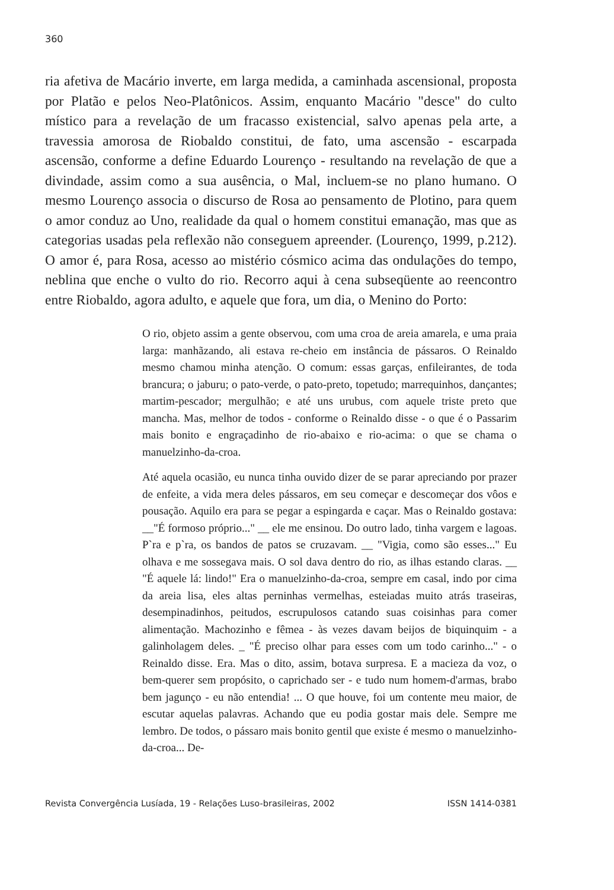360
ria afetiva de Macário inverte, em larga medida, a caminhada ascensional, proposta por Platão e pelos Neo-Platônicos. Assim, enquanto Macário "desce" do culto místico para a revelação de um fracasso existencial, salvo apenas pela arte, a travessia amorosa de Riobaldo constitui, de fato, uma ascensão - escarpada ascensão, conforme a define Eduardo Lourenço - resultando na revelação de que a divindade, assim como a sua ausência, o Mal, incluem-se no plano humano. O mesmo Lourenço associa o discurso de Rosa ao pensamento de Plotino, para quem o amor conduz ao Uno, realidade da qual o homem constitui emanação, mas que as categorias usadas pela reflexão não conseguem apreender. (Lourenço, 1999, p.212). O amor é, para Rosa, acesso ao mistério cósmico acima das ondulações do tempo, neblina que enche o vulto do rio. Recorro aqui à cena subseqüente ao reencontro entre Riobaldo, agora adulto, e aquele que fora, um dia, o Menino do Porto:
O rio, objeto assim a gente observou, com uma croa de areia amarela, e uma praia larga: manhãzando, ali estava re-cheio em instância de pássaros. O Reinaldo mesmo chamou minha atenção. O comum: essas garças, enfileirantes, de toda brancura; o jaburu; o pato-verde, o pato-preto, topetudo; marrequinhos, dançantes; martim-pescador; mergulhão; e até uns urubus, com aquele triste preto que mancha. Mas, melhor de todos - conforme o Reinaldo disse - o que é o Passarim mais bonito e engraçadinho de rio-abaixo e rio-acima: o que se chama o manuelzinho-da-croa.
Até aquela ocasião, eu nunca tinha ouvido dizer de se parar apreciando por prazer de enfeite, a vida mera deles pássaros, em seu começar e descomeçar dos vôos e pousação. Aquilo era para se pegar a espingarda e caçar. Mas o Reinaldo gostava: __"É formoso próprio..." __ ele me ensinou. Do outro lado, tinha vargem e lagoas. P`ra e p`ra, os bandos de patos se cruzavam. __ "Vigia, como são esses..." Eu olhava e me sossegava mais. O sol dava dentro do rio, as ilhas estando claras. __ "É aquele lá: lindo!" Era o manuelzinho-da-croa, sempre em casal, indo por cima da areia lisa, eles altas perninhas vermelhas, esteiadas muito atrás traseiras, desempinadinhos, peitudos, escrupulosos catando suas coisinhas para comer alimentação. Machozinho e fêmea - às vezes davam beijos de biquinquim - a galinholagem deles. _ "É preciso olhar para esses com um todo carinho..." - o Reinaldo disse. Era. Mas o dito, assim, botava surpresa. E a macieza da voz, o bem-querer sem propósito, o caprichado ser - e tudo num homem-d'armas, brabo bem jagunço - eu não entendia! ... O que houve, foi um contente meu maior, de escutar aquelas palavras. Achando que eu podia gostar mais dele. Sempre me lembro. De todos, o pássaro mais bonito gentil que existe é mesmo o manuelzinho-da-croa... De-
Revista Convergência Lusíada, 19 - Relações Luso-brasileiras, 2002 ISSN 1414-0381